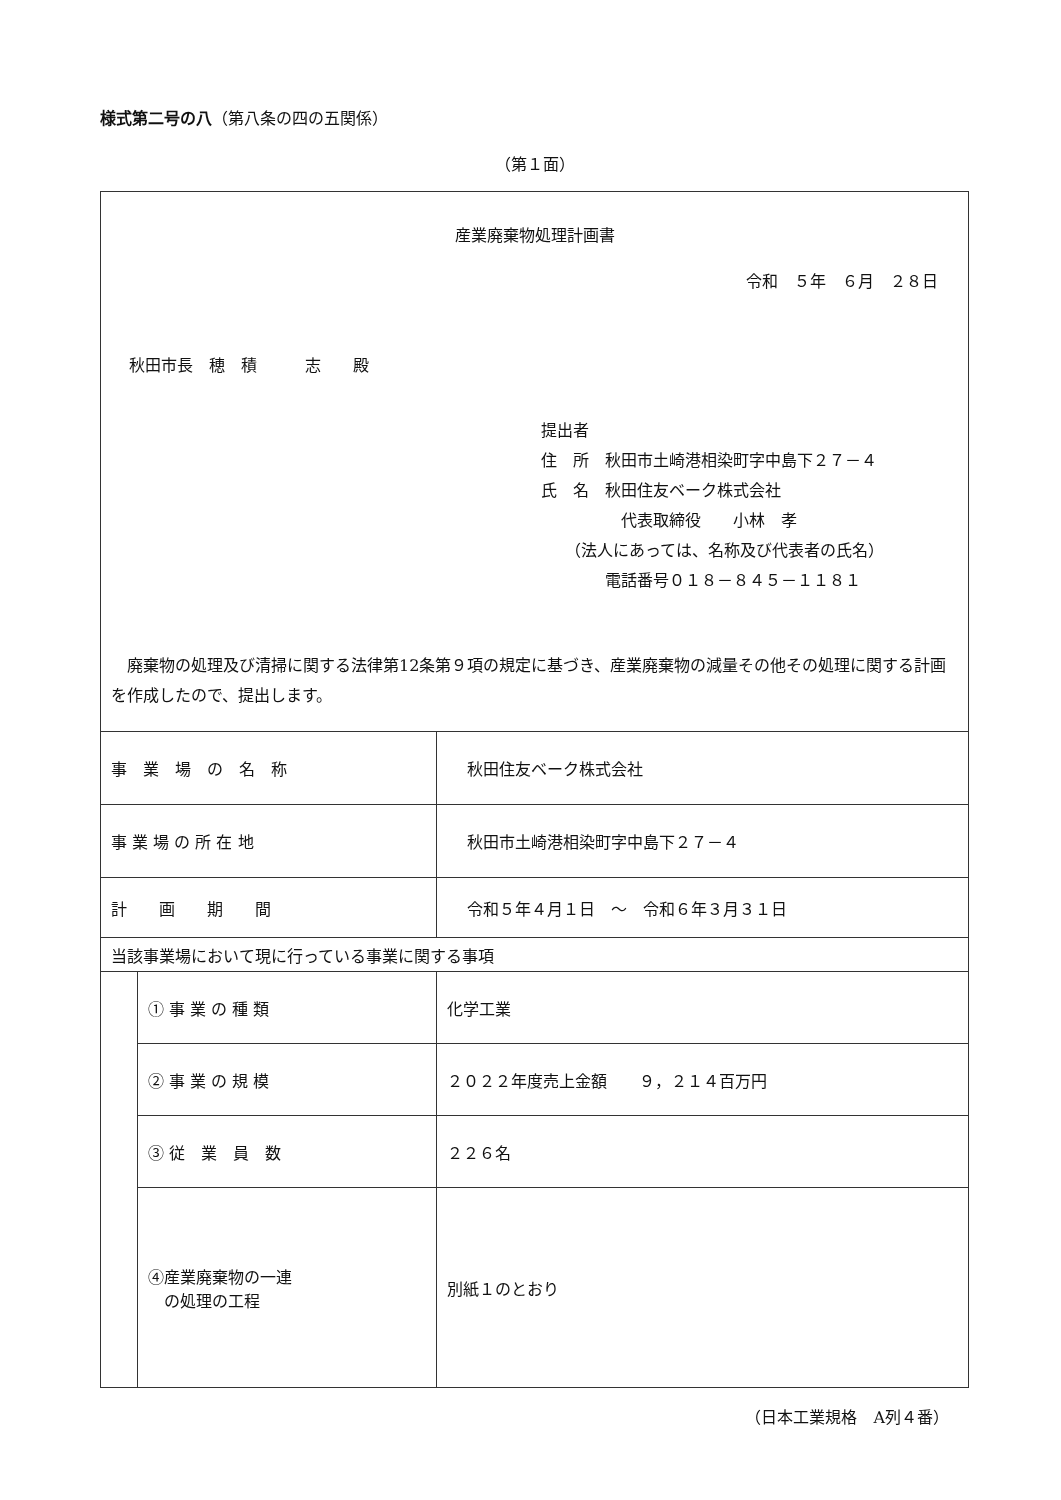様式第二号の八（第八条の四の五関係）
（第１面）
| 産業廃棄物処理計画書 令和 ５年 ６月 ２８日 秋田市長 穂 積 志 殿 提出者 住 所 秋田市土崎港相染町字中島下２７－４ 氏 名 秋田住友ベーク株式会社 代表取締役 小林 孝 （法人にあっては、名称及び代表者の氏名） 電話番号０１８－８４５－１１８１ 廃棄物の処理及び清掃に関する法律第12条第９項の規定に基づき、産業廃棄物の減量その他その処理に関する計画を作成したので、提出します。 | | |
| 事 業 場 の 名 称 | | 秋田住友ベーク株式会社 |
| 事 業 場 の 所 在 地 | | 秋田市土崎港相染町字中島下２７－４ |
| 計 画 期 間 | | 令和５年４月１日 ～ 令和６年３月３１日 |
| 当該事業場において現に行っている事業に関する事項 | | |
| | ① 事 業 の 種 類 | 化学工業 |
| | ② 事 業 の 規 模 | ２０２２年度売上金額 ９，２１４百万円 |
| | ③ 従 業 員 数 | ２２６名 |
| | ④産業廃棄物の一連 の処理の工程 | 別紙１のとおり |
（日本工業規格　A列４番）